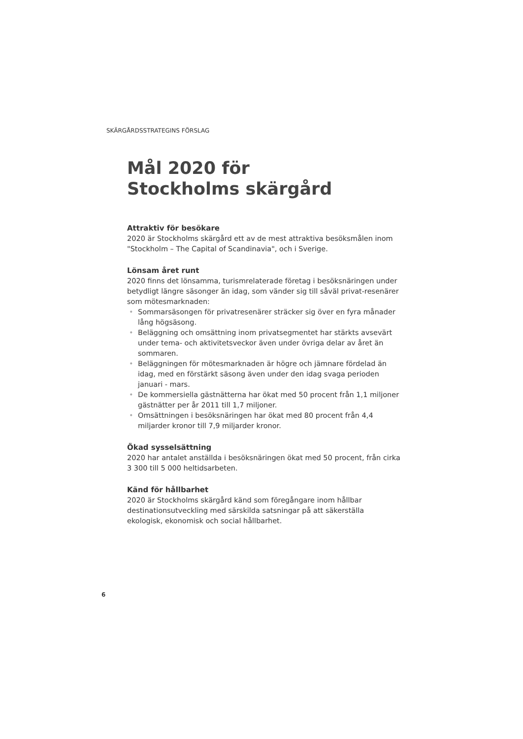SKÄRGÅRDSSTRATEGINS FÖRSLAG
Mål 2020 för
Stockholms skärgård
Attraktiv för besökare
2020 är Stockholms skärgård ett av de mest attraktiva besöksmålen inom "Stockholm – The Capital of Scandinavia", och i Sverige.
Lönsam året runt
2020 finns det lönsamma, turismrelaterade företag i besöksnäringen under betydligt längre säsonger än idag, som vänder sig till såväl privat-resenärer som mötesmarknaden:
• Sommarsäsongen för privatresenärer sträcker sig över en fyra månader lång högsäsong.
• Beläggning och omsättning inom privatsegmentet har stärkts avsevärt under tema- och aktivitetsveckor även under övriga delar av året än sommaren.
• Beläggningen för mötesmarknaden är högre och jämnare fördelad än idag, med en förstärkt säsong även under den idag svaga perioden januari - mars.
• De kommersiella gästnätterna har ökat med 50 procent från 1,1 miljoner gästnätter per år 2011 till 1,7 miljoner.
• Omsättningen i besöksnäringen har ökat med 80 procent från 4,4 miljarder kronor till 7,9 miljarder kronor.
Ökad sysselsättning
2020 har antalet anställda i besöksnäringen ökat med 50 procent, från cirka 3 300 till 5 000 heltidsarbeten.
Känd för hållbarhet
2020 är Stockholms skärgård känd som föregångare inom hållbar destinationsutveckling med särskilda satsningar på att säkerställa ekologisk, ekonomisk och social hållbarhet.
6